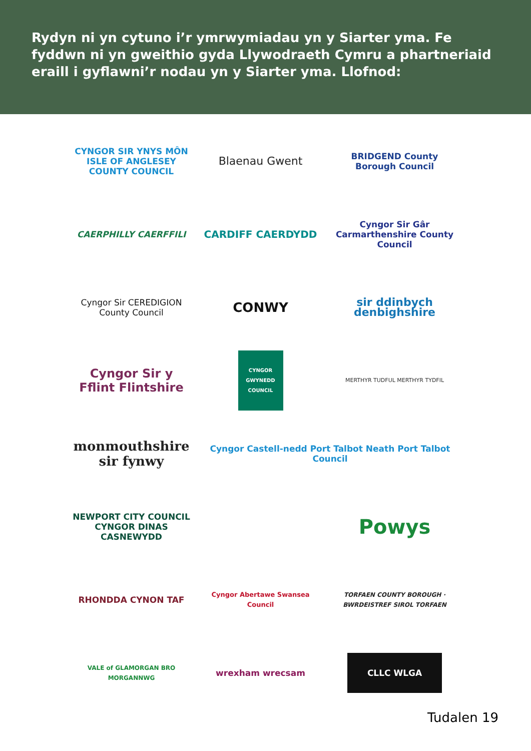Rydyn ni yn cytuno i’r ymrwymiadau yn y Siarter yma. Fe fyddwn ni yn gweithio gyda Llywodraeth Cymru a phartneriaid eraill i gyflawni’r nodau yn y Siarter yma. Llofnod:
CYNGOR SIR YNYS MÔN ISLE OF ANGLESEY COUNTY COUNCIL
Blaenau Gwent
BRIDGEND County Borough Council
CAERPHILLY CAERFFILI
CARDIFF CAERDYDD
Cyngor Sir Gâr Carmarthenshire County Council
Cyngor Sir CEREDIGION County Council
CONWY
sir ddinbych denbighshire
Cyngor Sir y Fflint Flintshire
CYNGOR GWYNEDD COUNCIL
MERTHYR TUDFUL MERTHYR TYDFIL
monmouthshire sir fynwy
Cyngor Castell-nedd Port Talbot Neath Port Talbot Council
NEWPORT CITY COUNCIL CYNGOR DINAS CASNEWYDD
Powys
RHONDDA CYNON TAF
Cyngor Abertawe Swansea Council
TORFAEN COUNTY BOROUGH · BWRDEISTREF SIROL TORFAEN
VALE of GLAMORGAN BRO MORGANNWG
wrexham wrecsam
CLLC WLGA
Tudalen 19